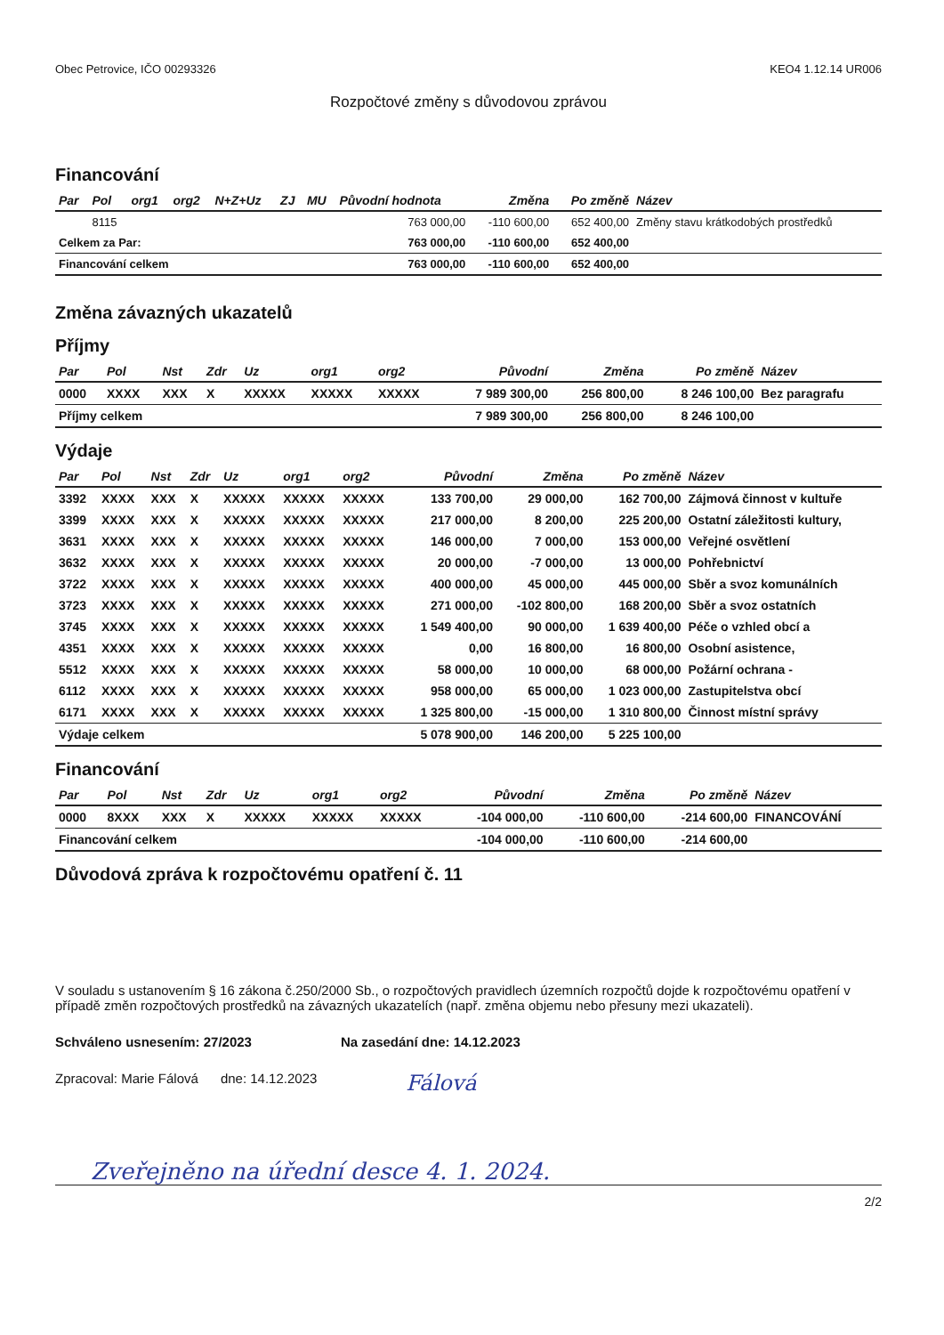Obec Petrovice, IČO 00293326 KEO4 1.12.14 UR006
Rozpočtové změny s důvodovou zprávou
Financování
| Par | Pol | org1 | org2 | N+Z+Uz | ZJ | MU | Původní hodnota | Změna | Po změně | Název |
| --- | --- | --- | --- | --- | --- | --- | --- | --- | --- | --- |
| | 8115 | | | | | | 763 000,00 | -110 600,00 | 652 400,00 | Změny stavu krátkodobých prostředků |
| Celkem za Par: | | | | | | | 763 000,00 | -110 600,00 | 652 400,00 | |
| Financování celkem | | | | | | | 763 000,00 | -110 600,00 | 652 400,00 | |
Změna závazných ukazatelů
Příjmy
| Par | Pol | Nst | Zdr | Uz | org1 | org2 | Původní | Změna | Po změně | Název |
| --- | --- | --- | --- | --- | --- | --- | --- | --- | --- | --- |
| 0000 | XXXX | XXX | X | XXXXX | XXXXX | XXXXX | 7 989 300,00 | 256 800,00 | 8 246 100,00 | Bez paragrafu |
| Příjmy celkem | | | | | | | 7 989 300,00 | 256 800,00 | 8 246 100,00 | |
Výdaje
| Par | Pol | Nst | Zdr | Uz | org1 | org2 | Původní | Změna | Po změně | Název |
| --- | --- | --- | --- | --- | --- | --- | --- | --- | --- | --- |
| 3392 | XXXX | XXX | X | XXXXX | XXXXX | XXXXX | 133 700,00 | 29 000,00 | 162 700,00 | Zájmová činnost v kultuře |
| 3399 | XXXX | XXX | X | XXXXX | XXXXX | XXXXX | 217 000,00 | 8 200,00 | 225 200,00 | Ostatní záležitosti kultury, |
| 3631 | XXXX | XXX | X | XXXXX | XXXXX | XXXXX | 146 000,00 | 7 000,00 | 153 000,00 | Veřejné osvětlení |
| 3632 | XXXX | XXX | X | XXXXX | XXXXX | XXXXX | 20 000,00 | -7 000,00 | 13 000,00 | Pohřebnictví |
| 3722 | XXXX | XXX | X | XXXXX | XXXXX | XXXXX | 400 000,00 | 45 000,00 | 445 000,00 | Sběr a svoz komunálních |
| 3723 | XXXX | XXX | X | XXXXX | XXXXX | XXXXX | 271 000,00 | -102 800,00 | 168 200,00 | Sběr a svoz ostatních |
| 3745 | XXXX | XXX | X | XXXXX | XXXXX | XXXXX | 1 549 400,00 | 90 000,00 | 1 639 400,00 | Péče o vzhled obcí a |
| 4351 | XXXX | XXX | X | XXXXX | XXXXX | XXXXX | 0,00 | 16 800,00 | 16 800,00 | Osobní asistence, |
| 5512 | XXXX | XXX | X | XXXXX | XXXXX | XXXXX | 58 000,00 | 10 000,00 | 68 000,00 | Požární ochrana - |
| 6112 | XXXX | XXX | X | XXXXX | XXXXX | XXXXX | 958 000,00 | 65 000,00 | 1 023 000,00 | Zastupitelstva obcí |
| 6171 | XXXX | XXX | X | XXXXX | XXXXX | XXXXX | 1 325 800,00 | -15 000,00 | 1 310 800,00 | Činnost místní správy |
| Výdaje celkem | | | | | | | 5 078 900,00 | 146 200,00 | 5 225 100,00 | |
Financování
| Par | Pol | Nst | Zdr | Uz | org1 | org2 | Původní | Změna | Po změně | Název |
| --- | --- | --- | --- | --- | --- | --- | --- | --- | --- | --- |
| 0000 | 8XXX | XXX | X | XXXXX | XXXXX | XXXXX | -104 000,00 | -110 600,00 | -214 600,00 | FINANCOVÁNÍ |
| Financování celkem | | | | | | | -104 000,00 | -110 600,00 | -214 600,00 | |
Důvodová zpráva k rozpočtovému opatření č. 11
V souladu s ustanovením § 16 zákona č.250/2000 Sb., o rozpočtových pravidlech územních rozpočtů dojde k rozpočtovému opatření v případě změn rozpočtových prostředků na závazných ukazatelích (např. změna objemu nebo přesuny mezi ukazateli).
Schváleno usnesením: 27/2023 Na zasedání dne: 14.12.2023
Zpracoval: Marie Fálová dne: 14.12.2023 Fálová
Zveřejněno na úřední desce 4. 1. 2024.
2/2